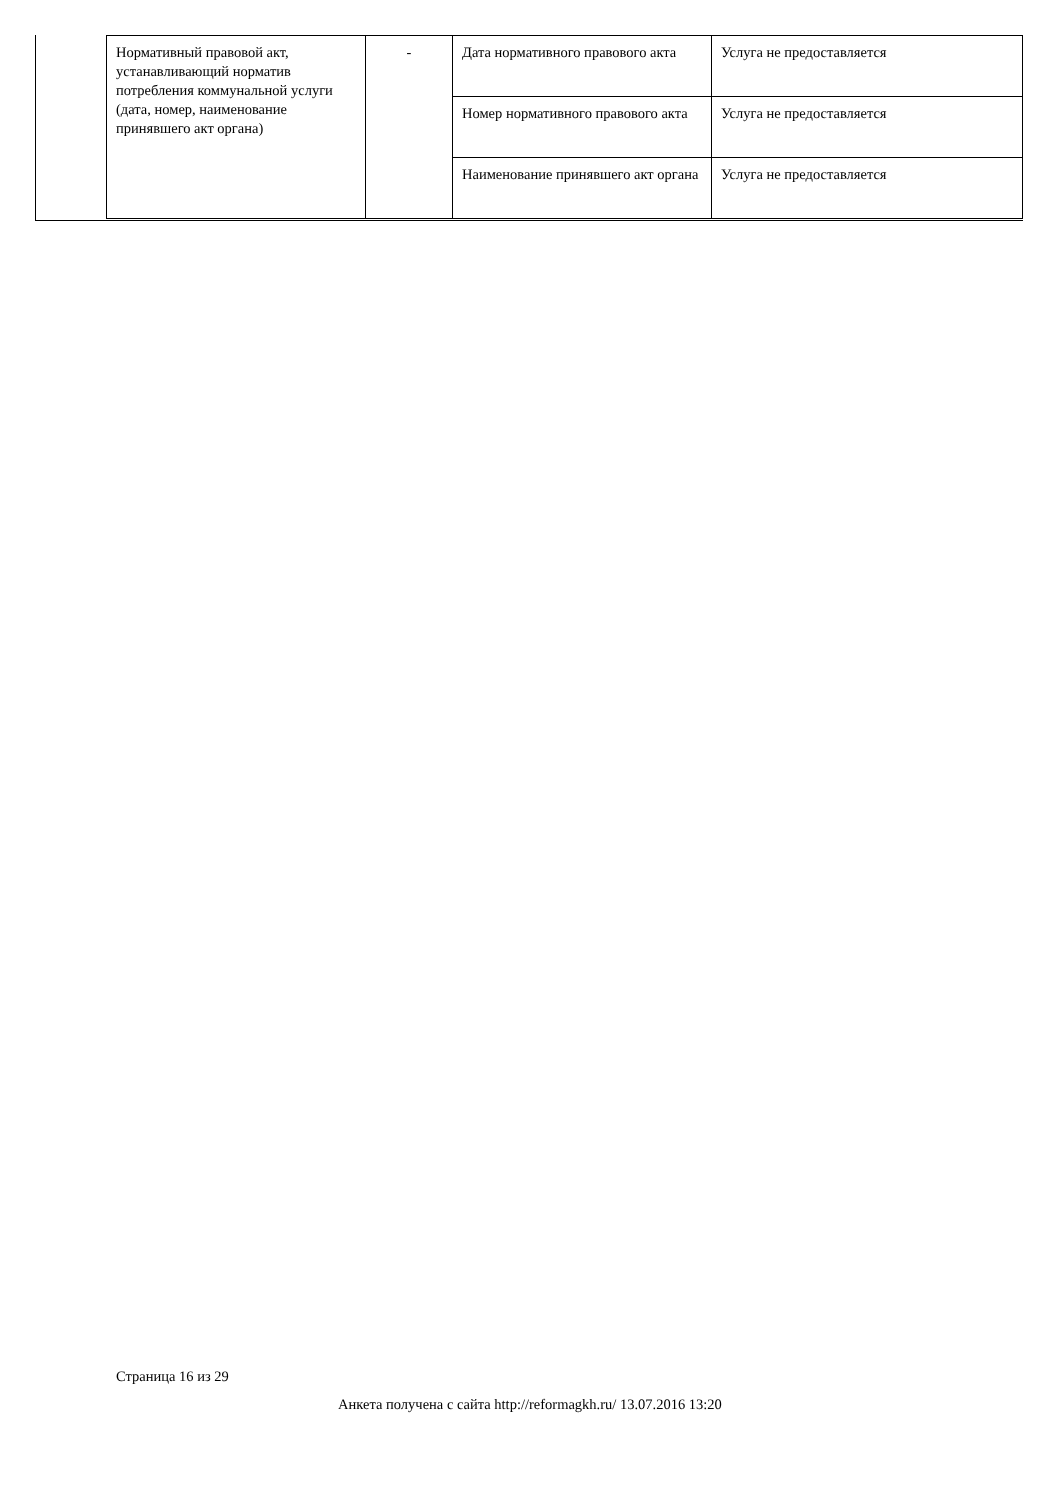| Нормативный правовой акт, устанавливающий норматив потребления коммунальной услуги (дата, номер, наименование принявшего акт органа) | - | Дата нормативного правового акта | Услуга не предоставляется |
| | | Номер нормативного правового акта | Услуга не предоставляется |
| | | Наименование принявшего акт органа | Услуга не предоставляется |
Страница 16 из 29
Анкета получена с сайта http://reformagkh.ru/ 13.07.2016 13:20